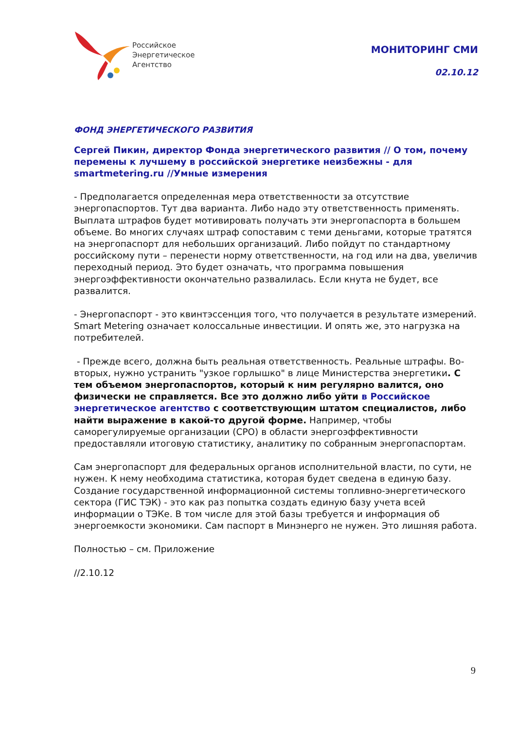Российское
Энергетическое
Агентство
МОНИТОРИНГ СМИ
02.10.12
ФОНД ЭНЕРГЕТИЧЕСКОГО РАЗВИТИЯ
Сергей Пикин, директор Фонда энергетического развития // О том, почему перемены к лучшему в российской энергетике неизбежны - для smartmetering.ru //Умные измерения
- Предполагается определенная мера ответственности за отсутствие энергопаспортов. Тут два варианта. Либо надо эту ответственность применять. Выплата штрафов будет мотивировать получать эти энергопаспорта в большем объеме. Во многих случаях штраф сопоставим с теми деньгами, которые тратятся на энергопаспорт для небольших организаций. Либо пойдут по стандартному российскому пути – перенести норму ответственности, на год или на два, увеличив переходный период. Это будет означать, что программа повышения энергоэффективности окончательно развалилась. Если кнута не будет, все развалится.
- Энергопаспорт - это квинтэссенция того, что получается в результате измерений. Smart Metering означает колоссальные инвестиции. И опять же, это нагрузка на потребителей.
- Прежде всего, должна быть реальная ответственность. Реальные штрафы. Во-вторых, нужно устранить "узкое горлышко" в лице Министерства энергетики. С тем объемом энергопаспортов, который к ним регулярно валится, оно физически не справляется. Все это должно либо уйти в Российское энергетическое агентство с соответствующим штатом специалистов, либо найти выражение в какой-то другой форме. Например, чтобы саморегулируемые организации (СРО) в области энергоэффективности предоставляли итоговую статистику, аналитику по собранным энергопаспортам.
Сам энергопаспорт для федеральных органов исполнительной власти, по сути, не нужен. К нему необходима статистика, которая будет сведена в единую базу. Создание государственной информационной системы топливно-энергетического сектора (ГИС ТЭК) - это как раз попытка создать единую базу учета всей информации о ТЭКе. В том числе для этой базы требуется и информация об энергоемкости экономики. Сам паспорт в Минэнерго не нужен. Это лишняя работа.
Полностью – см. Приложение
//2.10.12
9